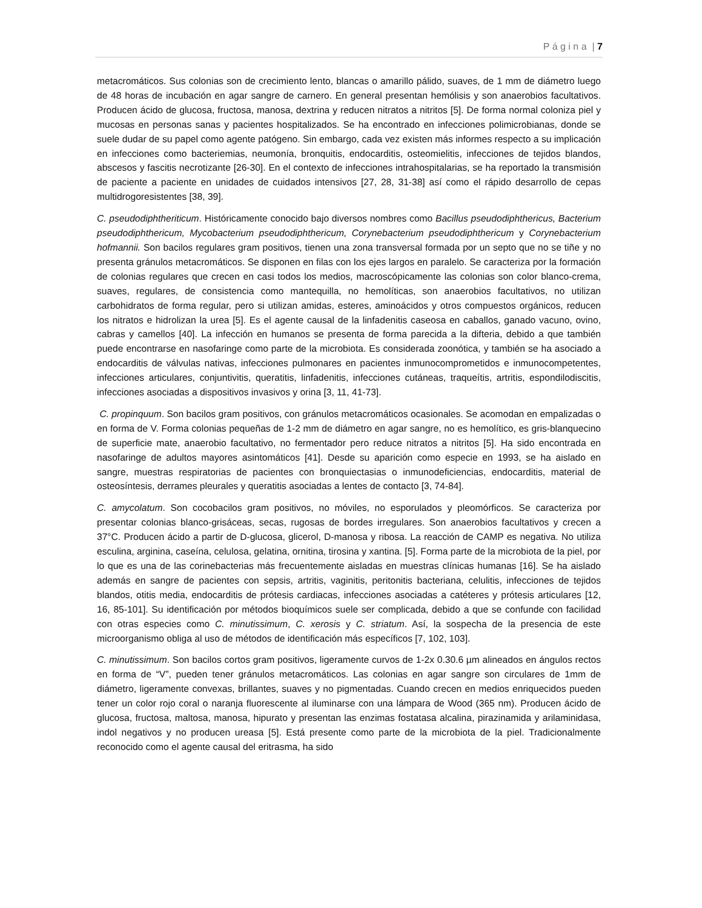P á g i n a | 7
metacromáticos. Sus colonias son de crecimiento lento, blancas o amarillo pálido, suaves, de 1 mm de diámetro luego de 48 horas de incubación en agar sangre de carnero. En general presentan hemólisis y son anaerobios facultativos. Producen ácido de glucosa, fructosa, manosa, dextrina y reducen nitratos a nitritos [5]. De forma normal coloniza piel y mucosas en personas sanas y pacientes hospitalizados. Se ha encontrado en infecciones polimicrobianas, donde se suele dudar de su papel como agente patógeno. Sin embargo, cada vez existen más informes respecto a su implicación en infecciones como bacteriemias, neumonía, bronquitis, endocarditis, osteomielitis, infecciones de tejidos blandos, abscesos y fascitis necrotizante [26-30]. En el contexto de infecciones intrahospitalarias, se ha reportado la transmisión de paciente a paciente en unidades de cuidados intensivos [27, 28, 31-38] así como el rápido desarrollo de cepas multidrogoresistentes [38, 39].
C. pseudodiphtheriticum. Históricamente conocido bajo diversos nombres como Bacillus pseudodiphthericus, Bacterium pseudodiphthericum, Mycobacterium pseudodiphthericum, Corynebacterium pseudodiphthericum y Corynebacterium hofmannii. Son bacilos regulares gram positivos, tienen una zona transversal formada por un septo que no se tiñe y no presenta gránulos metacromáticos. Se disponen en filas con los ejes largos en paralelo. Se caracteriza por la formación de colonias regulares que crecen en casi todos los medios, macroscópicamente las colonias son color blanco-crema, suaves, regulares, de consistencia como mantequilla, no hemolíticas, son anaerobios facultativos, no utilizan carbohidratos de forma regular, pero si utilizan amidas, esteres, aminoácidos y otros compuestos orgánicos, reducen los nitratos e hidrolizan la urea [5]. Es el agente causal de la linfadenitis caseosa en caballos, ganado vacuno, ovino, cabras y camellos [40]. La infección en humanos se presenta de forma parecida a la difteria, debido a que también puede encontrarse en nasofaringe como parte de la microbiota. Es considerada zoonótica, y también se ha asociado a endocarditis de válvulas nativas, infecciones pulmonares en pacientes inmunocomprometidos e inmunocompetentes, infecciones articulares, conjuntivitis, queratitis, linfadenitis, infecciones cutáneas, traqueítis, artritis, espondilodiscitis, infecciones asociadas a dispositivos invasivos y orina [3, 11, 41-73].
C. propinquum. Son bacilos gram positivos, con gránulos metacromáticos ocasionales. Se acomodan en empalizadas o en forma de V. Forma colonias pequeñas de 1-2 mm de diámetro en agar sangre, no es hemolítico, es gris-blanquecino de superficie mate, anaerobio facultativo, no fermentador pero reduce nitratos a nitritos [5]. Ha sido encontrada en nasofaringe de adultos mayores asintomáticos [41]. Desde su aparición como especie en 1993, se ha aislado en sangre, muestras respiratorias de pacientes con bronquiectasias o inmunodeficiencias, endocarditis, material de osteosíntesis, derrames pleurales y queratitis asociadas a lentes de contacto [3, 74-84].
C. amycolatum. Son cocobacilos gram positivos, no móviles, no esporulados y pleomórficos. Se caracteriza por presentar colonias blanco-grisáceas, secas, rugosas de bordes irregulares. Son anaerobios facultativos y crecen a 37°C. Producen ácido a partir de D-glucosa, glicerol, D-manosa y ribosa. La reacción de CAMP es negativa. No utiliza esculina, arginina, caseína, celulosa, gelatina, ornitina, tirosina y xantina. [5]. Forma parte de la microbiota de la piel, por lo que es una de las corinebacterias más frecuentemente aisladas en muestras clínicas humanas [16]. Se ha aislado además en sangre de pacientes con sepsis, artritis, vaginitis, peritonitis bacteriana, celulitis, infecciones de tejidos blandos, otitis media, endocarditis de prótesis cardiacas, infecciones asociadas a catéteres y prótesis articulares [12, 16, 85-101]. Su identificación por métodos bioquímicos suele ser complicada, debido a que se confunde con facilidad con otras especies como C. minutissimum, C. xerosis y C. striatum. Así, la sospecha de la presencia de este microorganismo obliga al uso de métodos de identificación más específicos [7, 102, 103].
C. minutissimum. Son bacilos cortos gram positivos, ligeramente curvos de 1-2x 0.30.6 µm alineados en ángulos rectos en forma de “V”, pueden tener gránulos metacromáticos. Las colonias en agar sangre son circulares de 1mm de diámetro, ligeramente convexas, brillantes, suaves y no pigmentadas. Cuando crecen en medios enriquecidos pueden tener un color rojo coral o naranja fluorescente al iluminarse con una lámpara de Wood (365 nm). Producen ácido de glucosa, fructosa, maltosa, manosa, hipurato y presentan las enzimas fostatasa alcalina, pirazinamida y arilaminidasa, indol negativos y no producen ureasa [5]. Está presente como parte de la microbiota de la piel. Tradicionalmente reconocido como el agente causal del eritrasma, ha sido